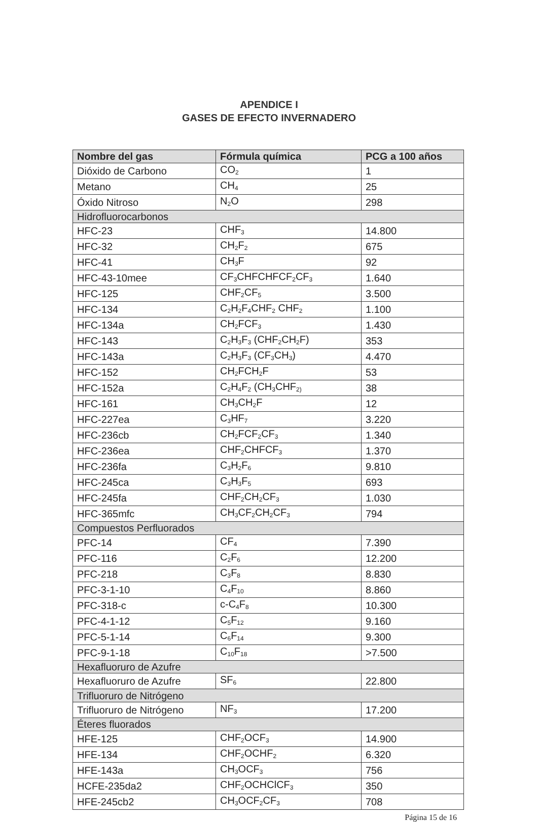APENDICE I
GASES DE EFECTO INVERNADERO
| Nombre del gas | Fórmula química | PCG a 100 años |
| --- | --- | --- |
| Dióxido de Carbono | CO<sub>2</sub> | 1 |
| Metano | CH<sub>4</sub> | 25 |
| Óxido Nitroso | N<sub>2</sub>O | 298 |
| Hidrofluorocarbonos | | |
| HFC-23 | CHF<sub>3</sub> | 14.800 |
| HFC-32 | CH<sub>2</sub>F<sub>2</sub> | 675 |
| HFC-41 | CH<sub>3</sub>F | 92 |
| HFC-43-10mee | CF<sub>3</sub>CHFCHFCF<sub>2</sub>CF<sub>3</sub> | 1.640 |
| HFC-125 | CHF<sub>2</sub>CF<sub>5</sub> | 3.500 |
| HFC-134 | C<sub>2</sub>H<sub>2</sub>F<sub>4</sub>CHF<sub>2</sub> CHF<sub>2</sub> | 1.100 |
| HFC-134a | CH<sub>2</sub>FCF<sub>3</sub> | 1.430 |
| HFC-143 | C<sub>2</sub>H<sub>3</sub>F<sub>3</sub> (CHF<sub>2</sub>CH<sub>2</sub>F) | 353 |
| HFC-143a | C<sub>2</sub>H<sub>3</sub>F<sub>3</sub> (CF<sub>3</sub>CH<sub>3</sub>) | 4.470 |
| HFC-152 | CH<sub>2</sub>FCH<sub>2</sub>F | 53 |
| HFC-152a | C<sub>2</sub>H<sub>4</sub>F<sub>2</sub> (CH<sub>3</sub>CHF<sub>2)</sub> | 38 |
| HFC-161 | CH<sub>3</sub>CH<sub>2</sub>F | 12 |
| HFC-227ea | C<sub>3</sub>HF<sub>7</sub> | 3.220 |
| HFC-236cb | CH<sub>2</sub>FCF<sub>2</sub>CF<sub>3</sub> | 1.340 |
| HFC-236ea | CHF<sub>2</sub>CHFCF<sub>3</sub> | 1.370 |
| HFC-236fa | C<sub>3</sub>H<sub>2</sub>F<sub>6</sub> | 9.810 |
| HFC-245ca | C<sub>3</sub>H<sub>3</sub>F<sub>5</sub> | 693 |
| HFC-245fa | CHF<sub>2</sub>CH<sub>2</sub>CF<sub>3</sub> | 1.030 |
| HFC-365mfc | CH<sub>3</sub>CF<sub>2</sub>CH<sub>2</sub>CF<sub>3</sub> | 794 |
| Compuestos Perfluorados | | |
| PFC-14 | CF<sub>4</sub> | 7.390 |
| PFC-116 | C<sub>2</sub>F<sub>6</sub> | 12.200 |
| PFC-218 | C<sub>3</sub>F<sub>8</sub> | 8.830 |
| PFC-3-1-10 | C<sub>4</sub>F<sub>10</sub> | 8.860 |
| PFC-318-c | c-C<sub>4</sub>F<sub>8</sub> | 10.300 |
| PFC-4-1-12 | C<sub>5</sub>F<sub>12</sub> | 9.160 |
| PFC-5-1-14 | C<sub>6</sub>F<sub>14</sub> | 9.300 |
| PFC-9-1-18 | C<sub>10</sub>F<sub>18</sub> | >7.500 |
| Hexafluoruro de Azufre | | |
| Hexafluoruro de Azufre | SF<sub>6</sub> | 22.800 |
| Trifluoruro de Nitrógeno | | |
| Trifluoruro de Nitrógeno | NF<sub>3</sub> | 17.200 |
| Éteres fluorados | | |
| HFE-125 | CHF<sub>2</sub>OCF<sub>3</sub> | 14.900 |
| HFE-134 | CHF<sub>2</sub>OCHF<sub>2</sub> | 6.320 |
| HFE-143a | CH<sub>3</sub>OCF<sub>3</sub> | 756 |
| HCFE-235da2 | CHF<sub>2</sub>OCHClCF<sub>3</sub> | 350 |
| HFE-245cb2 | CH<sub>3</sub>OCF<sub>2</sub>CF<sub>3</sub> | 708 |
Página 15 de 16